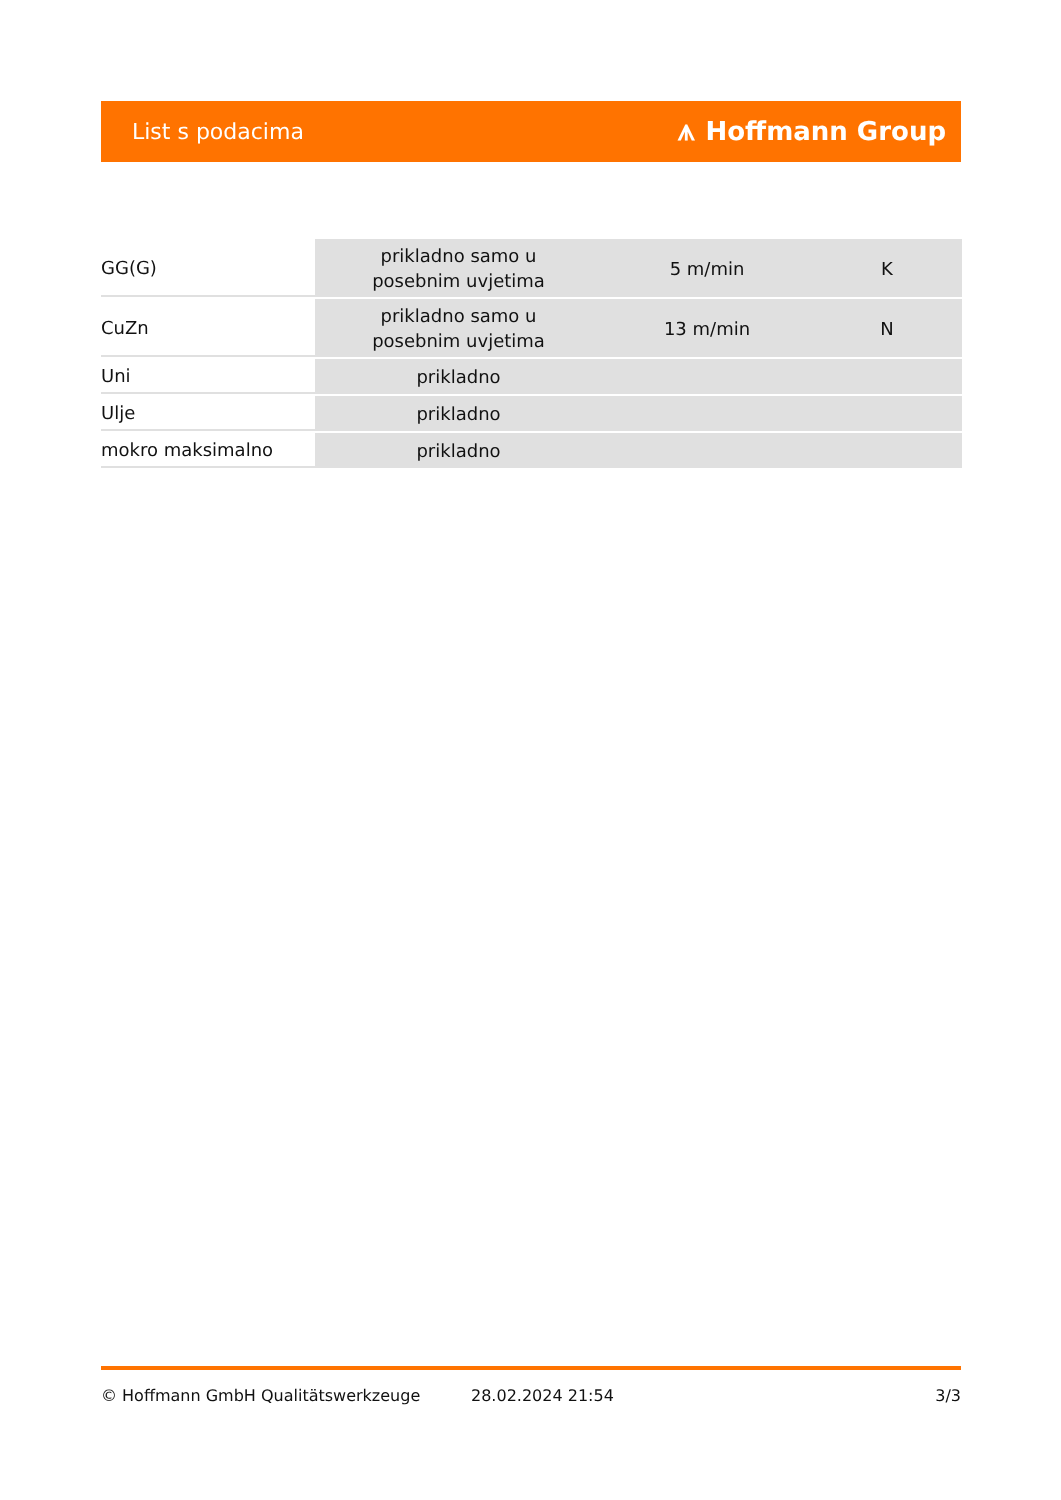List s podacima ⩚ Hoffmann Group
| GG(G) | prikladno samo u posebnim uvjetima | 5 m/min | K |
| CuZn | prikladno samo u posebnim uvjetima | 13 m/min | N |
| Uni | prikladno | | |
| Ulje | prikladno | | |
| mokro maksimalno | prikladno | | |
© Hoffmann GmbH Qualitätswerkzeuge 28.02.2024 21:54 3/3